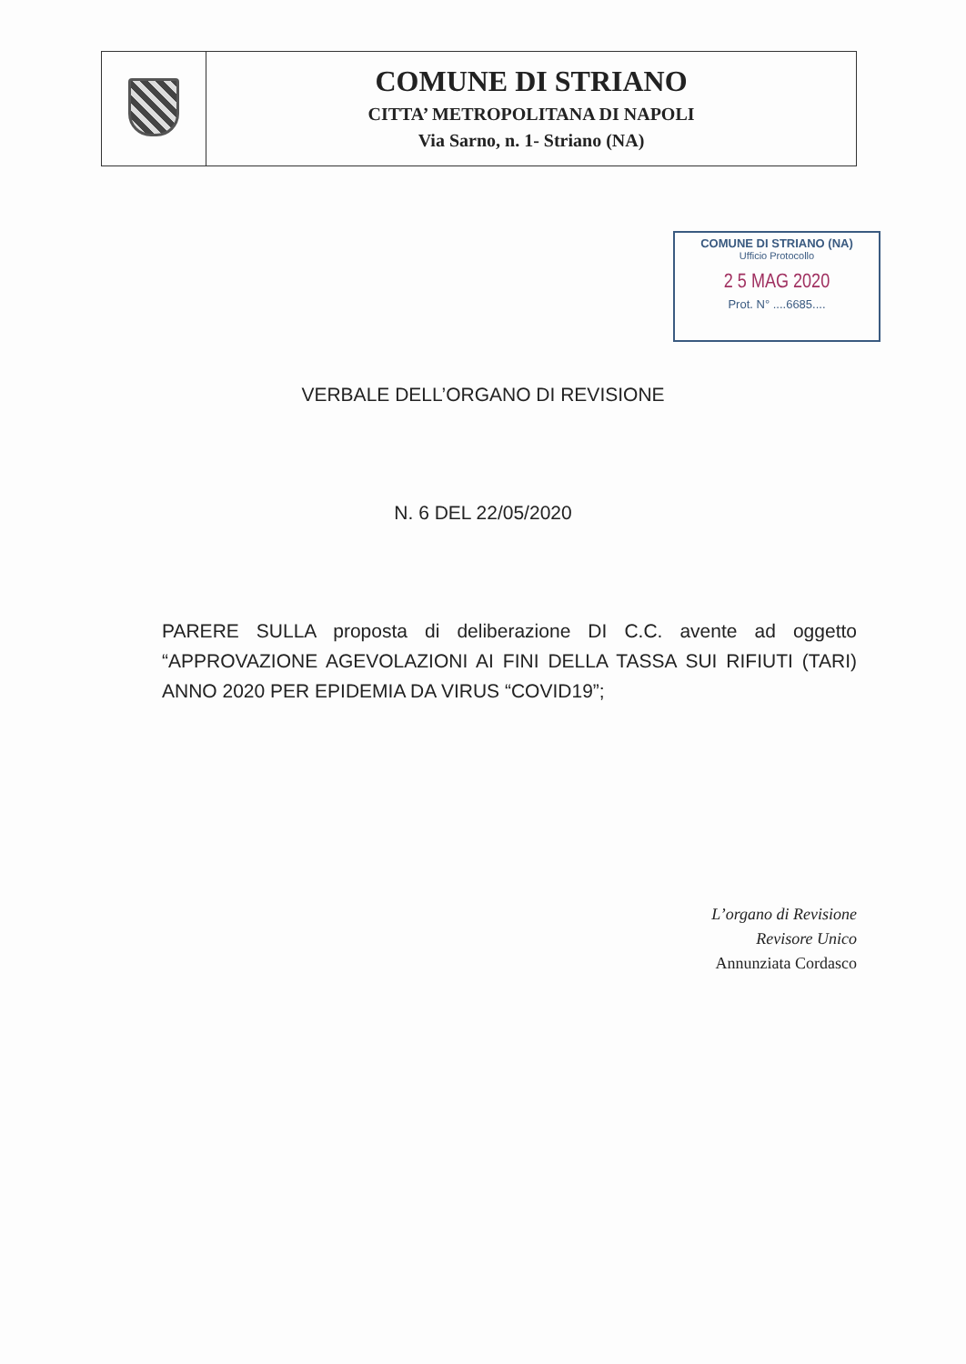| | COMUNE DI STRIANO CITTA’ METROPOLITANA DI NAPOLI Via Sarno, n. 1- Striano (NA) |
COMUNE DI STRIANO (NA)
Ufficio Protocollo
2 5 MAG 2020
Prot. N° ....6685....
VERBALE DELL’ORGANO DI REVISIONE
N. 6 DEL 22/05/2020
PARERE SULLA proposta di deliberazione DI C.C. avente ad oggetto “APPROVAZIONE AGEVOLAZIONI AI FINI DELLA TASSA SUI RIFIUTI (TARI) ANNO 2020 PER EPIDEMIA DA VIRUS “COVID19”;
L’organo di Revisione
Revisore Unico
Annunziata Cordasco